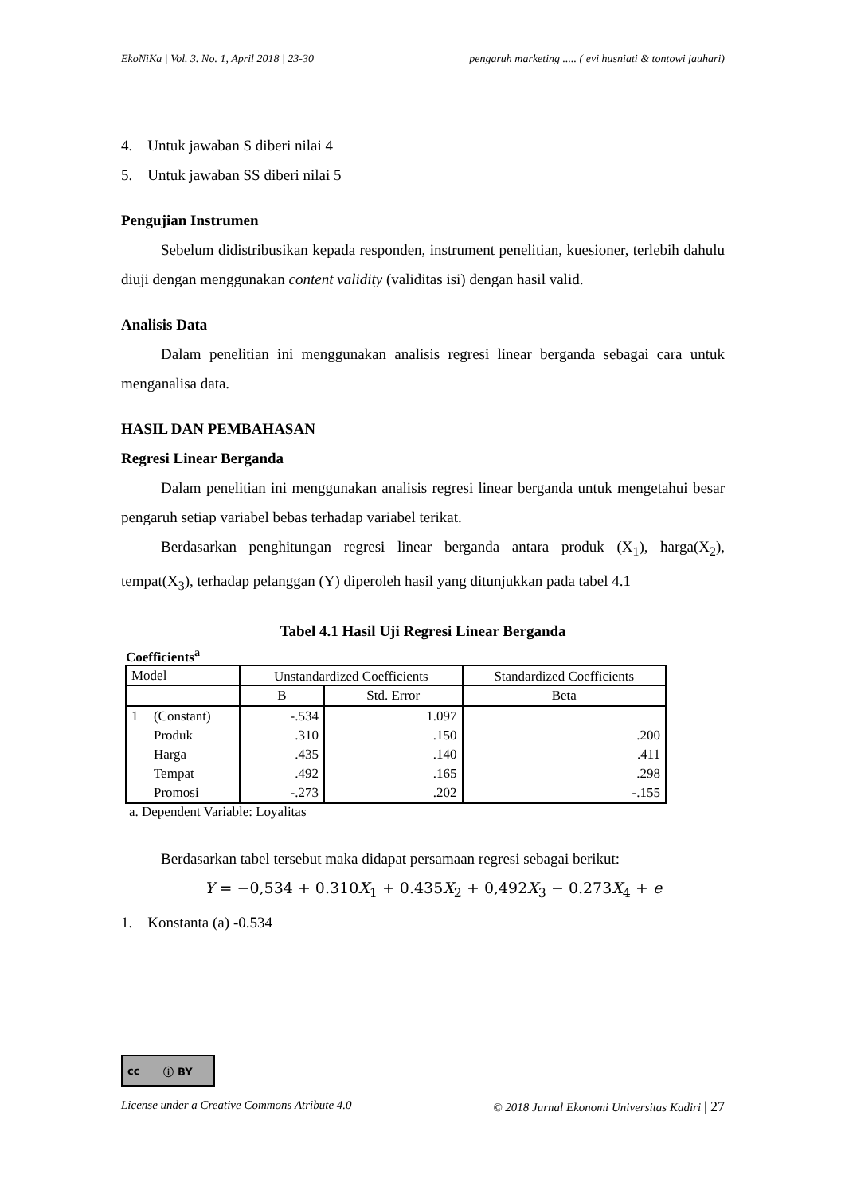EkoNiKa | Vol. 3. No. 1, April 2018 | 23-30 pengaruh marketing ..... ( evi husniati & tontowi jauhari)
4. Untuk jawaban S diberi nilai 4
5. Untuk jawaban SS diberi nilai 5
Pengujian Instrumen
Sebelum didistribusikan kepada responden, instrument penelitian, kuesioner, terlebih dahulu diuji dengan menggunakan content validity (validitas isi) dengan hasil valid.
Analisis Data
Dalam penelitian ini menggunakan analisis regresi linear berganda sebagai cara untuk menganalisa data.
HASIL DAN PEMBAHASAN
Regresi Linear Berganda
Dalam penelitian ini menggunakan analisis regresi linear berganda untuk mengetahui besar pengaruh setiap variabel bebas terhadap variabel terikat.
Berdasarkan penghitungan regresi linear berganda antara produk (X<sub>1</sub>), harga(X<sub>2</sub>), tempat(X<sub>3</sub>), terhadap pelanggan (Y) diperoleh hasil yang ditunjukkan pada tabel 4.1
Tabel 4.1 Hasil Uji Regresi Linear Berganda
Coefficients<sup>a</sup>
| Model | | Unstandardized Coefficients | | Standardized Coefficients |
| --- | --- | --- | --- | --- |
| | | B | Std. Error | Beta |
| 1 | (Constant) | -.534 | 1.097 | |
| | Produk | .310 | .150 | .200 |
| | Harga | .435 | .140 | .411 |
| | Tempat | .492 | .165 | .298 |
| | Promosi | -.273 | .202 | -.155 |
a. Dependent Variable: Loyalitas
Berdasarkan tabel tersebut maka didapat persamaan regresi sebagai berikut:
Y = −0,534 + 0.310X<sub>1</sub> + 0.435X<sub>2</sub> + 0,492X<sub>3</sub> − 0.273X<sub>4</sub> + e
1. Konstanta (a) -0.534
cc ⓘ BY
License under a Creative Commons Atribute 4.0 © 2018 Jurnal Ekonomi Universitas Kadiri | 27